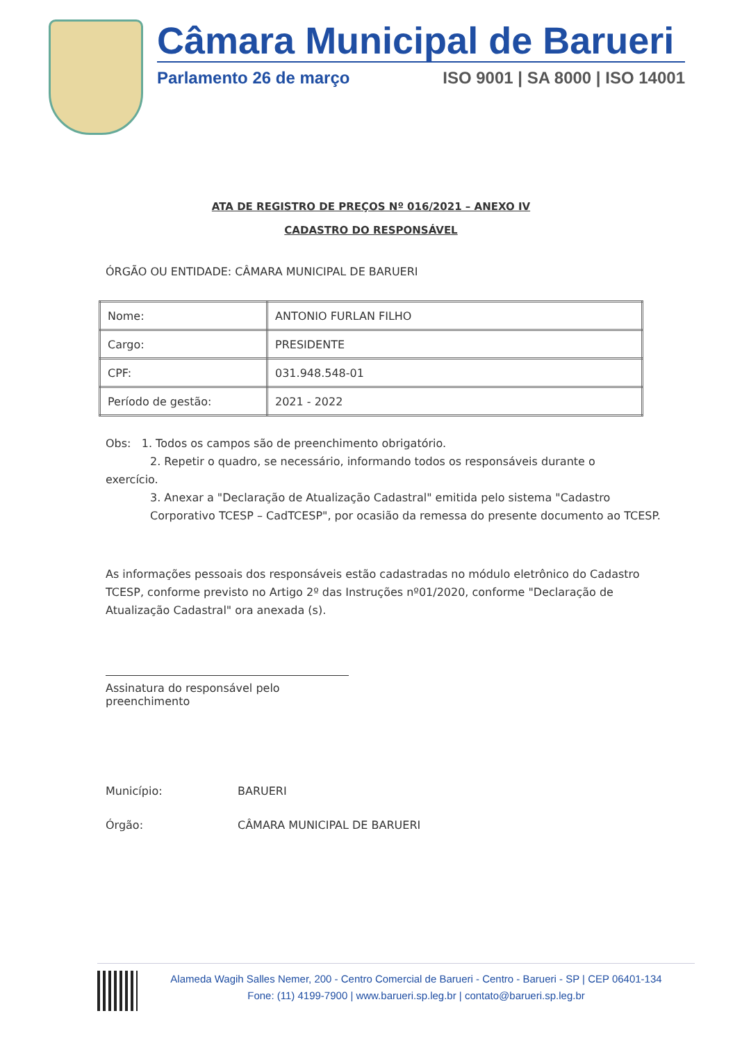Câmara Municipal de Barueri
Parlamento 26 de março ISO 9001 | SA 8000 | ISO 14001
ATA DE REGISTRO DE PREÇOS Nº 016/2021 – ANEXO IV
CADASTRO DO RESPONSÁVEL
ÓRGÃO OU ENTIDADE: CÂMARA MUNICIPAL DE BARUERI
| Nome: | ANTONIO FURLAN FILHO |
| Cargo: | PRESIDENTE |
| CPF: | 031.948.548-01 |
| Período de gestão: | 2021 - 2022 |
Obs: 1. Todos os campos são de preenchimento obrigatório.
2. Repetir o quadro, se necessário, informando todos os responsáveis durante o
exercício.
3. Anexar a "Declaração de Atualização Cadastral" emitida pelo sistema "Cadastro Corporativo TCESP – CadTCESP", por ocasião da remessa do presente documento ao TCESP.
As informações pessoais dos responsáveis estão cadastradas no módulo eletrônico do Cadastro TCESP, conforme previsto no Artigo 2º das Instruções nº01/2020, conforme "Declaração de Atualização Cadastral" ora anexada (s).
Assinatura do responsável pelo preenchimento
Município: BARUERI
Órgão: CÂMARA MUNICIPAL DE BARUERI
Alameda Wagih Salles Nemer, 200 - Centro Comercial de Barueri - Centro - Barueri - SP | CEP 06401-134
Fone: (11) 4199-7900 | www.barueri.sp.leg.br | contato@barueri.sp.leg.br